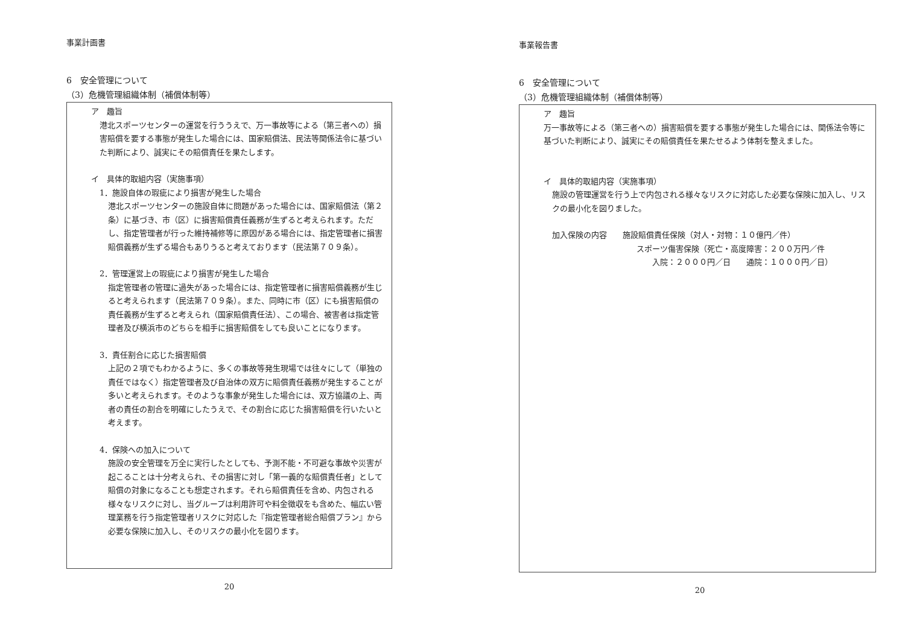事業計画書
6　安全管理について
（3）危機管理組織体制（補償体制等）
ア　趣旨
港北スポーツセンターの運営を行ううえで、万一事故等による（第三者への）損害賠償を要する事態が発生した場合には、国家賠償法、民法等関係法令に基づいた判断により、誠実にその賠償責任を果たします。
イ　具体的取組内容（実施事項）
1．施設自体の瑕疵により損害が発生した場合
港北スポーツセンターの施設自体に問題があった場合には、国家賠償法（第２条）に基づき、市（区）に損害賠償責任義務が生ずると考えられます。ただし、指定管理者が行った維持補修等に原因がある場合には、指定管理者に損害賠償義務が生ずる場合もありうると考えております（民法第７０９条）。
2．管理運営上の瑕疵により損害が発生した場合
指定管理者の管理に過失があった場合には、指定管理者に損害賠償義務が生じると考えられます（民法第７０９条）。また、同時に市（区）にも損害賠償の責任義務が生ずると考えられ（国家賠償責任法）、この場合、被害者は指定管理者及び横浜市のどちらを相手に損害賠償をしても良いことになります。
3．責任割合に応じた損害賠償
上記の２項でもわかるように、多くの事故等発生現場では往々にして（単独の責任ではなく）指定管理者及び自治体の双方に賠償責任義務が発生することが多いと考えられます。そのような事象が発生した場合には、双方協議の上、両者の責任の割合を明確にしたうえで、その割合に応じた損害賠償を行いたいと考えます。
4．保険への加入について
施設の安全管理を万全に実行したとしても、予測不能・不可避な事故や災害が起こることは十分考えられ、その損害に対し「第一義的な賠償責任者」として賠償の対象になることも想定されます。それら賠償責任を含め、内包される様々なリスクに対し、当グループは利用許可や料金徴収をも含めた、幅広い管理業務を行う指定管理者リスクに対応した『指定管理者総合賠償プラン』から必要な保険に加入し、そのリスクの最小化を図ります。
20
事業報告書
6　安全管理について
（3）危機管理組織体制（補償体制等）
ア　趣旨
万一事故等による（第三者への）損害賠償を要する事態が発生した場合には、関係法令等に基づいた判断により、誠実にその賠償責任を果たせるよう体制を整えました。
イ　具体的取組内容（実施事項）
施設の管理運営を行う上で内包される様々なリスクに対応した必要な保険に加入し、リスクの最小化を図りました。
加入保険の内容　　施設賠償責任保険（対人・対物：１０億円／件）
スポーツ傷害保険（死亡・高度障害：２００万円／件
入院：２０００円／日　　通院：１０００円／日）
20